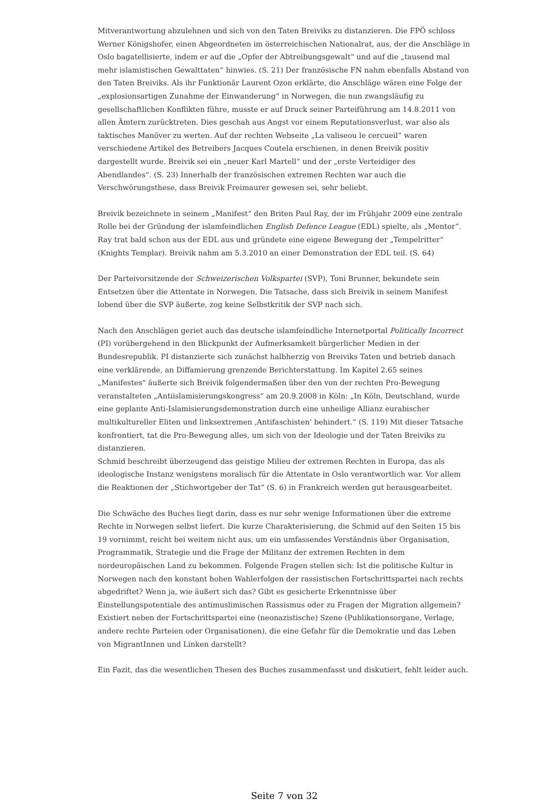Mitverantwortung abzulehnen und sich von den Taten Breiviks zu distanzieren. Die FPÖ schloss Werner Königshofer, einen Abgeordneten im österreichischen Nationalrat, aus, der die Anschläge in Oslo bagatellisierte, indem er auf die „Opfer der Abtreibungsgewalt“ und auf die „tausend mal mehr islamistischen Gewalttaten“ hinwies. (S. 21) Der französische FN nahm ebenfalls Abstand von den Taten Breiviks. Als ihr Funktionär Laurent Ozon erklärte, die Anschläge wären eine Folge der „explosionsartigen Zunahme der Einwanderung“ in Norwegen, die nun zwangsläufig zu gesellschaftlichen Konflikten führe, musste er auf Druck seiner Parteiführung am 14.8.2011 von allen Ämtern zurücktreten. Dies geschah aus Angst vor einem Reputationsverlust, war also als taktisches Manöver zu werten. Auf der rechten Webseite „La valiseou le cercueil“ waren verschiedene Artikel des Betreibers Jacques Coutela erschienen, in denen Breivik positiv dargestellt wurde. Breivik sei ein „neuer Karl Martell“ und der „erste Verteidiger des Abendlandes“. (S. 23) Innerhalb der französischen extremen Rechten war auch die Verschwörungsthese, dass Breivik Freimaurer gewesen sei, sehr beliebt.
Breivik bezeichnete in seinem „Manifest“ den Briten Paul Ray, der im Frühjahr 2009 eine zentrale Rolle bei der Gründung der islamfeindlichen English Defence League (EDL) spielte, als „Mentor“. Ray trat bald schon aus der EDL aus und gründete eine eigene Bewegung der „Tempelritter“ (Knights Templar). Breivik nahm am 5.3.2010 an einer Demonstration der EDL teil. (S. 64)
Der Parteivorsitzende der Schweizerischen Volkspartei (SVP), Toni Brunner, bekundete sein Entsetzen über die Attentate in Norwegen. Die Tatsache, dass sich Breivik in seinem Manifest lobend über die SVP äußerte, zog keine Selbstkritik der SVP nach sich.
Nach den Anschlägen geriet auch das deutsche islamfeindliche Internetportal Politically Incorrect (PI) vorübergehend in den Blickpunkt der Aufmerksamkeit bürgerlicher Medien in der Bundesrepublik. PI distanzierte sich zunächst halbherzig von Breiviks Taten und betrieb danach eine verklärende, an Diffamierung grenzende Berichterstattung. Im Kapitel 2.65 seines „Manifestes“ äußerte sich Breivik folgendermaßen über den von der rechten Pro-Bewegung veranstalteten „Antiislamisierungskongress“ am 20.9.2008 in Köln: „In Köln, Deutschland, wurde eine geplante Anti-Islamisierungsdemonstration durch eine unheilige Allianz eurabischer multikultureller Eliten und linksextremen ‚Antifaschisten' behindert.“ (S. 119) Mit dieser Tatsache konfrontiert, tat die Pro-Bewegung alles, um sich von der Ideologie und der Taten Breiviks zu distanzieren.
Schmid beschreibt überzeugend das geistige Milieu der extremen Rechten in Europa, das als ideologische Instanz wenigstens moralisch für die Attentate in Oslo verantwortlich war. Vor allem die Reaktionen der „Stichwortgeber der Tat“ (S. 6) in Frankreich werden gut herausgearbeitet.
Die Schwäche des Buches liegt darin, dass es nur sehr wenige Informationen über die extreme Rechte in Norwegen selbst liefert. Die kurze Charakterisierung, die Schmid auf den Seiten 15 bis 19 vornimmt, reicht bei weitem nicht aus, um ein umfassendes Verständnis über Organisation, Programmatik, Strategie und die Frage der Militanz der extremen Rechten in dem nordeuropäischen Land zu bekommen. Folgende Fragen stellen sich: Ist die politische Kultur in Norwegen nach den konstant hohen Wahlerfolgen der rassistischen Fortschrittspartei nach rechts abgedriftet? Wenn ja, wie äußert sich das? Gibt es gesicherte Erkenntnisse über Einstellungspotentiale des antimuslimischen Rassismus oder zu Fragen der Migration allgemein? Existiert neben der Fortschrittspartei eine (neonazistische) Szene (Publikationsorgane, Verlage, andere rechte Parteien oder Organisationen), die eine Gefahr für die Demokratie und das Leben von MigrantInnen und Linken darstellt?
Ein Fazit, das die wesentlichen Thesen des Buches zusammenfasst und diskutiert, fehlt leider auch.
Seite 7 von 32